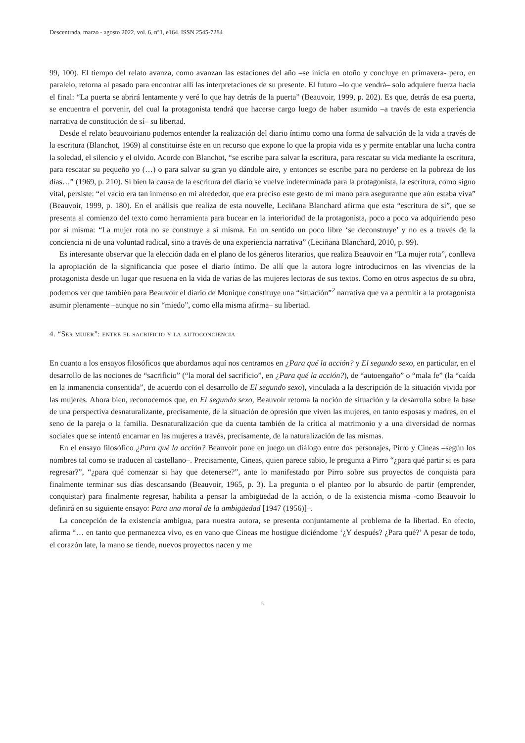Descentrada, marzo - agosto 2022, vol. 6, n°1, e164. ISSN 2545-7284
99, 100). El tiempo del relato avanza, como avanzan las estaciones del año –se inicia en otoño y concluye en primavera- pero, en paralelo, retorna al pasado para encontrar allí las interpretaciones de su presente. El futuro –lo que vendrá– solo adquiere fuerza hacia el final: “La puerta se abrirá lentamente y veré lo que hay detrás de la puerta” (Beauvoir, 1999, p. 202). Es que, detrás de esa puerta, se encuentra el porvenir, del cual la protagonista tendrá que hacerse cargo luego de haber asumido –a través de esta experiencia narrativa de constitución de sí– su libertad.
Desde el relato beauvoiriano podemos entender la realización del diario íntimo como una forma de salvación de la vida a través de la escritura (Blanchot, 1969) al constituirse éste en un recurso que expone lo que la propia vida es y permite entablar una lucha contra la soledad, el silencio y el olvido. Acorde con Blanchot, “se escribe para salvar la escritura, para rescatar su vida mediante la escritura, para rescatar su pequeño yo (…) o para salvar su gran yo dándole aire, y entonces se escribe para no perderse en la pobreza de los días…” (1969, p. 210). Si bien la causa de la escritura del diario se vuelve indeterminada para la protagonista, la escritura, como signo vital, persiste: “el vacío era tan inmenso en mi alrededor, que era preciso este gesto de mi mano para asegurarme que aún estaba viva” (Beauvoir, 1999, p. 180). En el análisis que realiza de esta nouvelle, Leciñana Blanchard afirma que esta “escritura de sí”, que se presenta al comienzo del texto como herramienta para bucear en la interioridad de la protagonista, poco a poco va adquiriendo peso por sí misma: “La mujer rota no se construye a sí misma. En un sentido un poco libre ‘se deconstruye’ y no es a través de la conciencia ni de una voluntad radical, sino a través de una experiencia narrativa” (Leciñana Blanchard, 2010, p. 99).
Es interesante observar que la elección dada en el plano de los géneros literarios, que realiza Beauvoir en “La mujer rota”, conlleva la apropiación de la significancia que posee el diario íntimo. De allí que la autora logre introducirnos en las vivencias de la protagonista desde un lugar que resuena en la vida de varias de las mujeres lectoras de sus textos. Como en otros aspectos de su obra, podemos ver que también para Beauvoir el diario de Monique constituye una “situación”<sup>2</sup> narrativa que va a permitir a la protagonista asumir plenamente –aunque no sin “miedo”, como ella misma afirma– su libertad.
4. “Ser mujer”: entre el sacrificio y la autoconciencia
En cuanto a los ensayos filosóficos que abordamos aquí nos centramos en ¿Para qué la acción? y El segundo sexo, en particular, en el desarrollo de las nociones de “sacrificio” (“la moral del sacrificio”, en ¿Para qué la acción?), de “autoengaño” o “mala fe” (la “caída en la inmanencia consentida”, de acuerdo con el desarrollo de El segundo sexo), vinculada a la descripción de la situación vivida por las mujeres. Ahora bien, reconocemos que, en El segundo sexo, Beauvoir retoma la noción de situación y la desarrolla sobre la base de una perspectiva desnaturalizante, precisamente, de la situación de opresión que viven las mujeres, en tanto esposas y madres, en el seno de la pareja o la familia. Desnaturalización que da cuenta también de la crítica al matrimonio y a una diversidad de normas sociales que se intentó encarnar en las mujeres a través, precisamente, de la naturalización de las mismas.
En el ensayo filosófico ¿Para qué la acción? Beauvoir pone en juego un diálogo entre dos personajes, Pirro y Cineas –según los nombres tal como se traducen al castellano–. Precisamente, Cineas, quien parece sabio, le pregunta a Pirro “¿para qué partir si es para regresar?”, “¿para qué comenzar si hay que detenerse?”, ante lo manifestado por Pirro sobre sus proyectos de conquista para finalmente terminar sus días descansando (Beauvoir, 1965, p. 3). La pregunta o el planteo por lo absurdo de partir (emprender, conquistar) para finalmente regresar, habilita a pensar la ambigüedad de la acción, o de la existencia misma -como Beauvoir lo definirá en su siguiente ensayo: Para una moral de la ambigüedad [1947 (1956)]–.
La concepción de la existencia ambigua, para nuestra autora, se presenta conjuntamente al problema de la libertad. En efecto, afirma “… en tanto que permanezca vivo, es en vano que Cineas me hostigue diciéndome ‘¿Y después? ¿Para qué?’ A pesar de todo, el corazón late, la mano se tiende, nuevos proyectos nacen y me
5